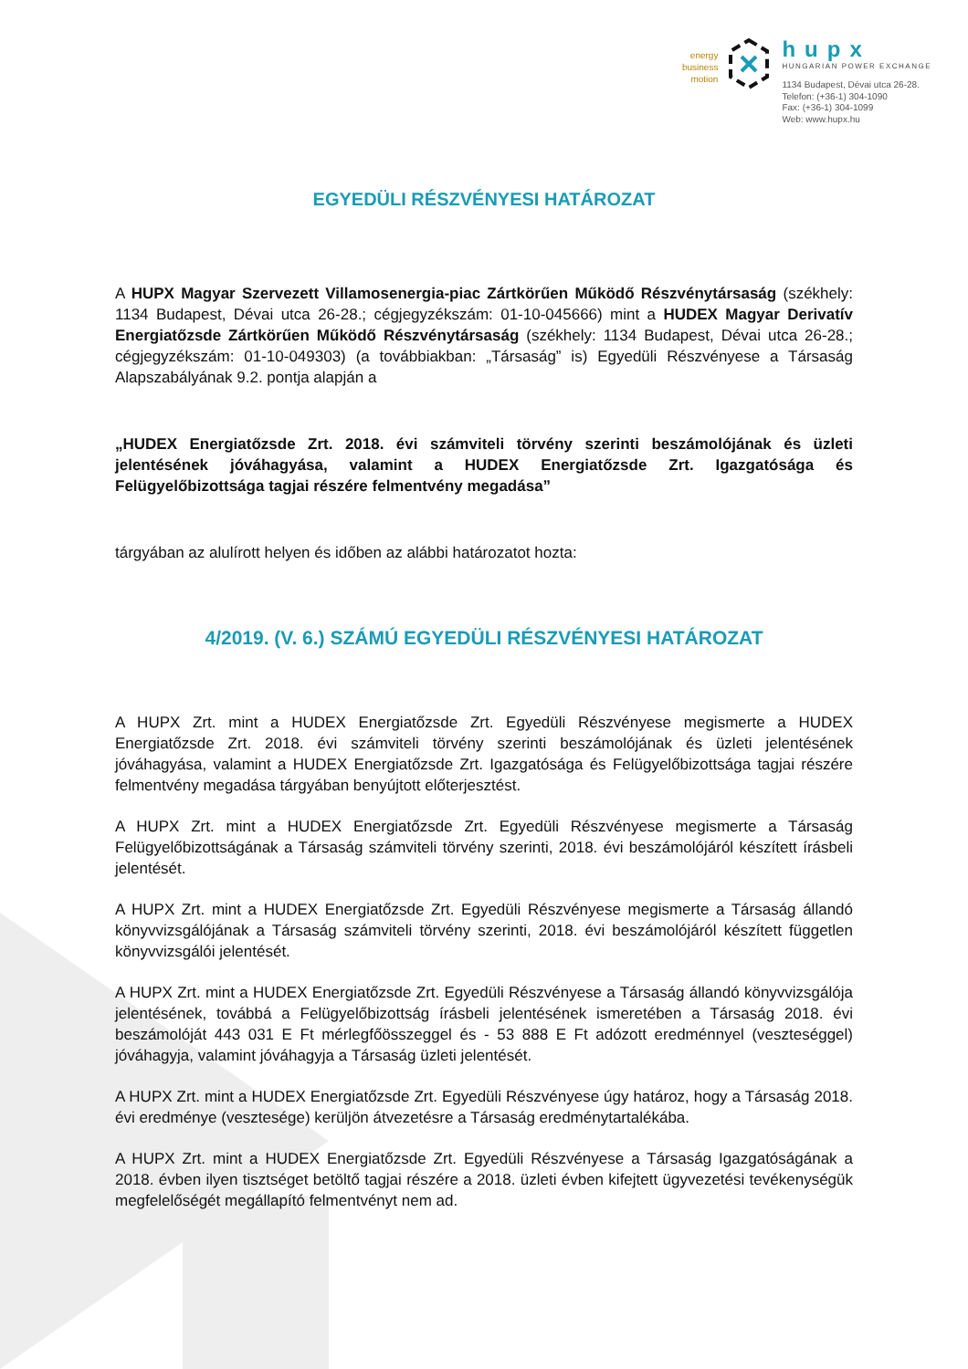energy
business
motion
hupx
HUNGARIAN POWER EXCHANGE
1134 Budapest, Dévai utca 26-28.
Telefon: (+36-1) 304-1090
Fax: (+36-1) 304-1099
Web: www.hupx.hu
EGYEDÜLI RÉSZVÉNYESI HATÁROZAT
A HUPX Magyar Szervezett Villamosenergia-piac Zártkörűen Működő Részvénytársaság (székhely: 1134 Budapest, Dévai utca 26-28.; cégjegyzékszám: 01-10-045666) mint a HUDEX Magyar Derivatív Energiatőzsde Zártkörűen Működő Részvénytársaság (székhely: 1134 Budapest, Dévai utca 26-28.; cégjegyzékszám: 01-10-049303) (a továbbiakban: „Társaság” is) Egyedüli Részvényese a Társaság Alapszabályának 9.2. pontja alapján a
„HUDEX Energiatőzsde Zrt. 2018. évi számviteli törvény szerinti beszámolójának és üzleti jelentésének jóváhagyása, valamint a HUDEX Energiatőzsde Zrt. Igazgatósága és Felügyelőbizottsága tagjai részére felmentvény megadása”
tárgyában az alulírott helyen és időben az alábbi határozatot hozta:
4/2019. (V. 6.) SZÁMÚ EGYEDÜLI RÉSZVÉNYESI HATÁROZAT
A HUPX Zrt. mint a HUDEX Energiatőzsde Zrt. Egyedüli Részvényese megismerte a HUDEX Energiatőzsde Zrt. 2018. évi számviteli törvény szerinti beszámolójának és üzleti jelentésének jóváhagyása, valamint a HUDEX Energiatőzsde Zrt. Igazgatósága és Felügyelőbizottsága tagjai részére felmentvény megadása tárgyában benyújtott előterjesztést.
A HUPX Zrt. mint a HUDEX Energiatőzsde Zrt. Egyedüli Részvényese megismerte a Társaság Felügyelőbizottságának a Társaság számviteli törvény szerinti, 2018. évi beszámolójáról készített írásbeli jelentését.
A HUPX Zrt. mint a HUDEX Energiatőzsde Zrt. Egyedüli Részvényese megismerte a Társaság állandó könyvvizsgálójának a Társaság számviteli törvény szerinti, 2018. évi beszámolójáról készített független könyvvizsgálói jelentését.
A HUPX Zrt. mint a HUDEX Energiatőzsde Zrt. Egyedüli Részvényese a Társaság állandó könyvvizsgálója jelentésének, továbbá a Felügyelőbizottság írásbeli jelentésének ismeretében a Társaság 2018. évi beszámolóját 443 031 E Ft mérlegfőösszeggel és - 53 888 E Ft adózott eredménnyel (veszteséggel) jóváhagyja, valamint jóváhagyja a Társaság üzleti jelentését.
A HUPX Zrt. mint a HUDEX Energiatőzsde Zrt. Egyedüli Részvényese úgy határoz, hogy a Társaság 2018. évi eredménye (vesztesége) kerüljön átvezetésre a Társaság eredménytartalékába.
A HUPX Zrt. mint a HUDEX Energiatőzsde Zrt. Egyedüli Részvényese a Társaság Igazgatóságának a 2018. évben ilyen tisztséget betöltő tagjai részére a 2018. üzleti évben kifejtett ügyvezetési tevékenységük megfelelőségét megállapító felmentvényt nem ad.